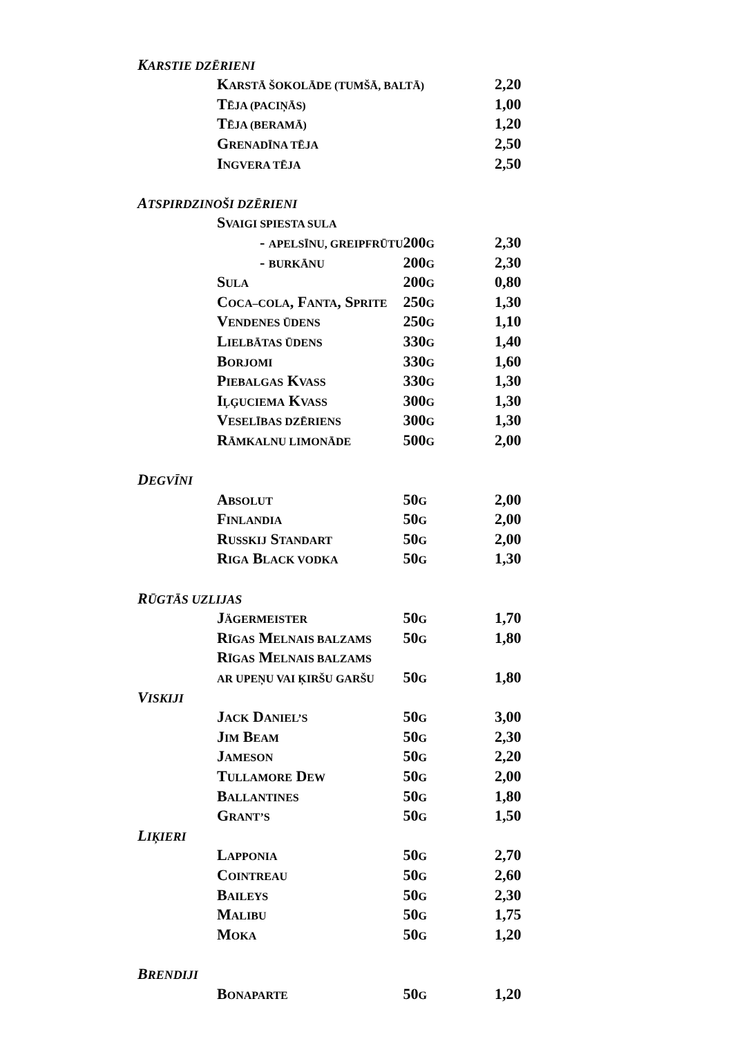| K ARSTIE DZĒRIENI | | | |
| | K ARSTĀ ŠOKOLĀDE (TUMŠĀ, BALTĀ) | | 2,20 |
| | T ĒJA (PACIŅĀS) | | 1,00 |
| | T ĒJA (BERAMĀ) | | 1,20 |
| | G RENADĪNA TĒJA | | 2,50 |
| | I NGVERA TĒJA | | 2,50 |
| A TSPIRDZINOŠI DZĒRIENI | | | |
| | S VAIGI SPIESTA SULA | | |
| | - APELSĪNU, GREIPFRŪTU | 200 G | 2,30 |
| | - BURKĀNU | 200 G | 2,30 |
| | S ULA | 200 G | 0,80 |
| | C OCA–COLA , F ANTA , S PRITE | 250 G | 1,30 |
| | V ENDENES ŪDENS | 250 G | 1,10 |
| | L IELBĀTAS ŪDENS | 330 G | 1,40 |
| | B ORJOMI | 330 G | 1,60 |
| | P IEBALGAS K VASS | 330 G | 1,30 |
| | I ĻĢUCIEMA K VASS | 300 G | 1,30 |
| | V ESELĪBAS DZĒRIENS | 300 G | 1,30 |
| | R ĀMKALNU LIMONĀDE | 500 G | 2,00 |
| D EGVĪNI | | | |
| | A BSOLUT | 50 G | 2,00 |
| | F INLANDIA | 50 G | 2,00 |
| | R USSKIJ S TANDART | 50 G | 2,00 |
| | R IGA B LACK VODKA | 50 G | 1,30 |
| R ŪGTĀS UZLIJAS | | | |
| | J ÄGERMEISTER | 50 G | 1,70 |
| | R ĪGAS M ELNAIS BALZAMS | 50 G | 1,80 |
| | R ĪGAS M ELNAIS BALZAMS | | |
| | AR UPEŅU VAI ĶIRŠU GARŠU | 50 G | 1,80 |
| V ISKIJI | | | |
| | J ACK D ANIEL’S | 50 G | 3,00 |
| | J IM B EAM | 50 G | 2,30 |
| | J AMESON | 50 G | 2,20 |
| | T ULLAMORE D EW | 50 G | 2,00 |
| | B ALLANTINES | 50 G | 1,80 |
| | G RANT’S | 50 G | 1,50 |
| L IĶIERI | | | |
| | L APPONIA | 50 G | 2,70 |
| | C OINTREAU | 50 G | 2,60 |
| | B AILEYS | 50 G | 2,30 |
| | M ALIBU | 50 G | 1,75 |
| | M OKA | 50 G | 1,20 |
| B RENDIJI | | | |
| | B ONAPARTE | 50 G | 1,20 |